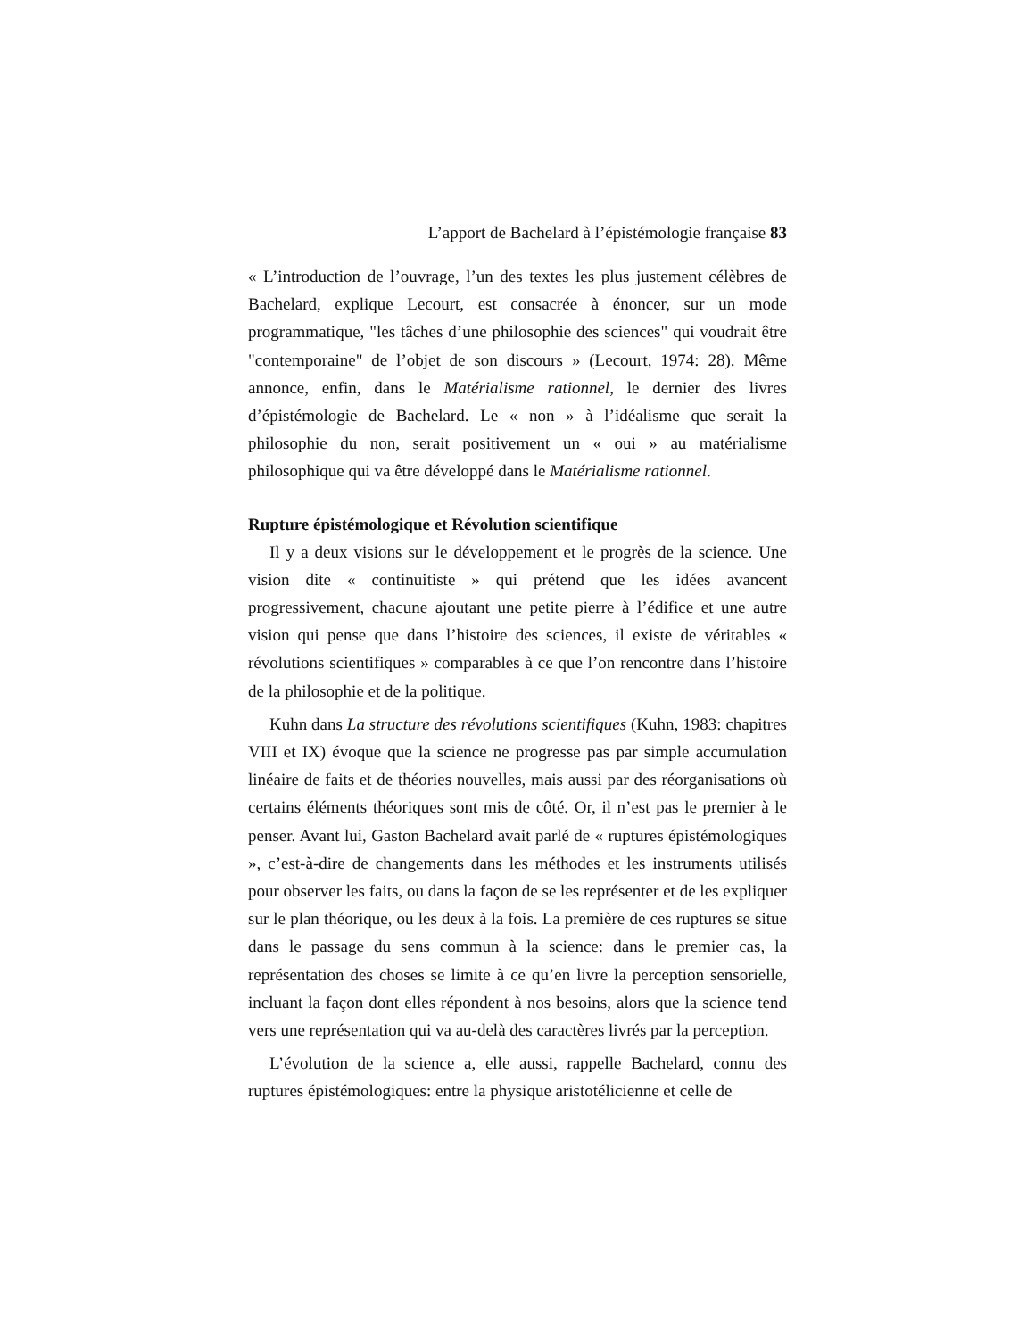L’apport de Bachelard à l’épistémologie française 83
« L’introduction de l’ouvrage, l’un des textes les plus justement célèbres de Bachelard, explique Lecourt, est consacrée à énoncer, sur un mode programmatique, "les tâches d’une philosophie des sciences" qui voudrait être "contemporaine" de l’objet de son discours » (Lecourt, 1974: 28). Même annonce, enfin, dans le Matérialisme rationnel, le dernier des livres d’épistémologie de Bachelard. Le « non » à l’idéalisme que serait la philosophie du non, serait positivement un « oui » au matérialisme philosophique qui va être développé dans le Matérialisme rationnel.
Rupture épistémologique et Révolution scientifique
Il y a deux visions sur le développement et le progrès de la science. Une vision dite « continuitiste » qui prétend que les idées avancent progressivement, chacune ajoutant une petite pierre à l’édifice et une autre vision qui pense que dans l’histoire des sciences, il existe de véritables « révolutions scientifiques » comparables à ce que l’on rencontre dans l’histoire de la philosophie et de la politique.
Kuhn dans La structure des révolutions scientifiques (Kuhn, 1983: chapitres VIII et IX) évoque que la science ne progresse pas par simple accumulation linéaire de faits et de théories nouvelles, mais aussi par des réorganisations où certains éléments théoriques sont mis de côté. Or, il n’est pas le premier à le penser. Avant lui, Gaston Bachelard avait parlé de « ruptures épistémologiques », c’est-à-dire de changements dans les méthodes et les instruments utilisés pour observer les faits, ou dans la façon de se les représenter et de les expliquer sur le plan théorique, ou les deux à la fois. La première de ces ruptures se situe dans le passage du sens commun à la science: dans le premier cas, la représentation des choses se limite à ce qu’en livre la perception sensorielle, incluant la façon dont elles répondent à nos besoins, alors que la science tend vers une représentation qui va au-delà des caractères livrés par la perception.
L’évolution de la science a, elle aussi, rappelle Bachelard, connu des ruptures épistémologiques: entre la physique aristotélicienne et celle de